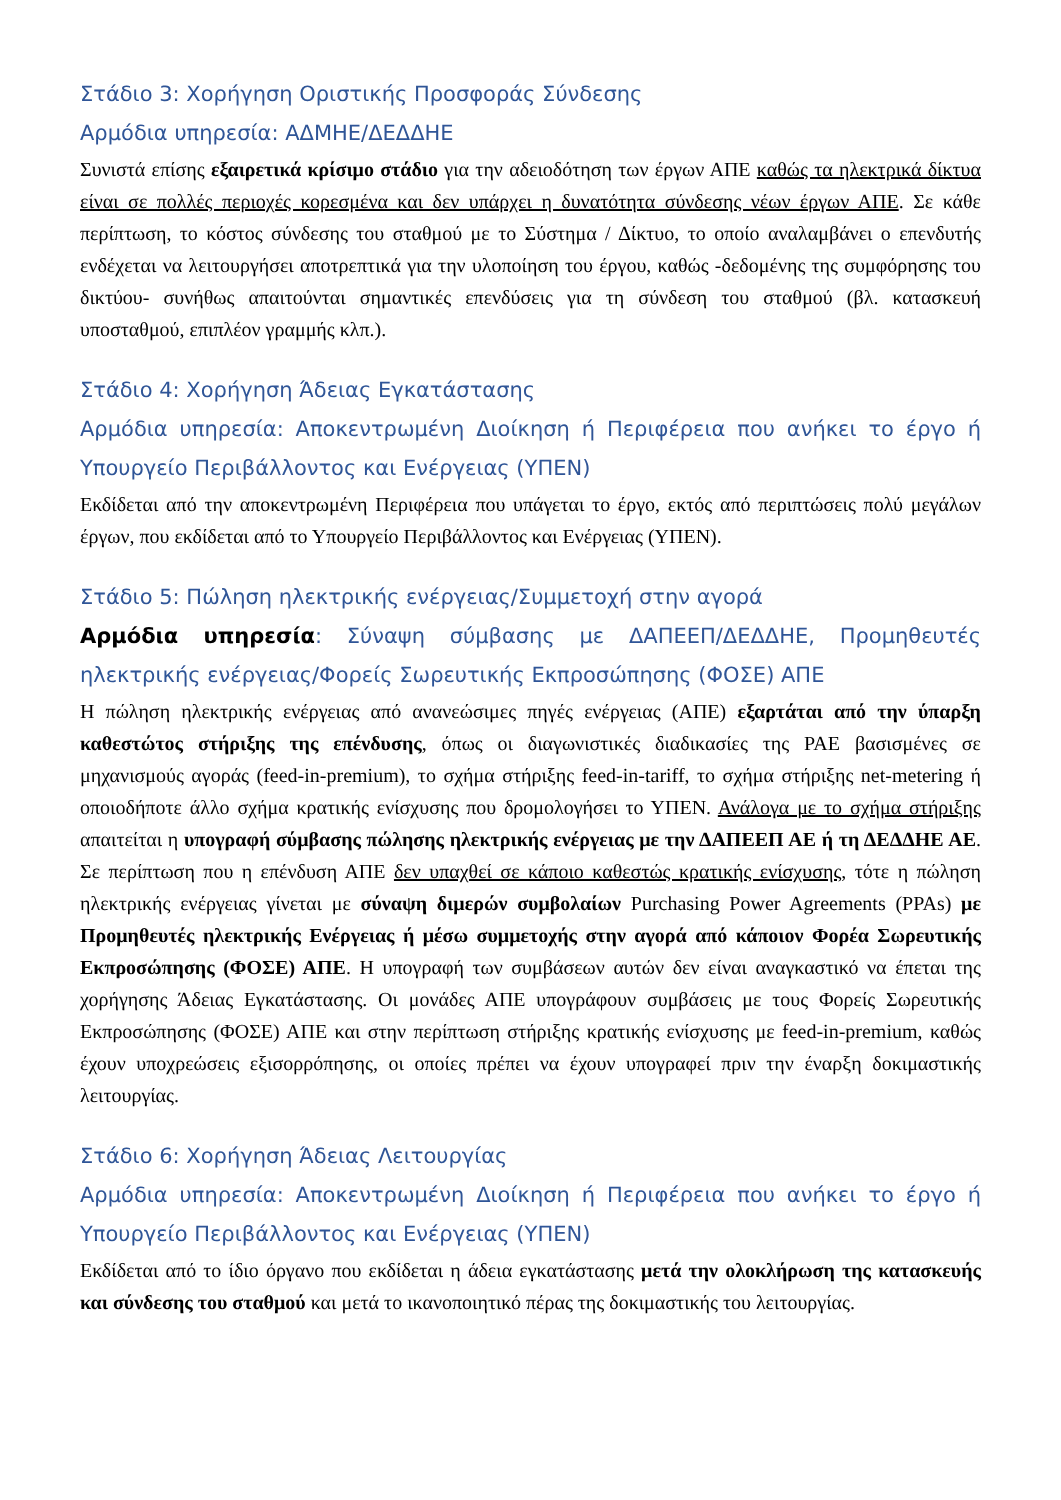Στάδιο 3: Χορήγηση Οριστικής Προσφοράς Σύνδεσης
Αρμόδια υπηρεσία: ΑΔΜΗΕ/ΔΕΔΔΗΕ
Συνιστά επίσης εξαιρετικά κρίσιμο στάδιο για την αδειοδότηση των έργων ΑΠΕ καθώς τα ηλεκτρικά δίκτυα είναι σε πολλές περιοχές κορεσμένα και δεν υπάρχει η δυνατότητα σύνδεσης νέων έργων ΑΠΕ. Σε κάθε περίπτωση, το κόστος σύνδεσης του σταθμού με το Σύστημα / Δίκτυο, το οποίο αναλαμβάνει ο επενδυτής ενδέχεται να λειτουργήσει αποτρεπτικά για την υλοποίηση του έργου, καθώς -δεδομένης της συμφόρησης του δικτύου- συνήθως απαιτούνται σημαντικές επενδύσεις για τη σύνδεση του σταθμού (βλ. κατασκευή υποσταθμού, επιπλέον γραμμής κλπ.).
Στάδιο 4: Χορήγηση Άδειας Εγκατάστασης
Αρμόδια υπηρεσία: Αποκεντρωμένη Διοίκηση ή Περιφέρεια που ανήκει το έργο ή Υπουργείο Περιβάλλοντος και Ενέργειας (ΥΠΕΝ)
Εκδίδεται από την αποκεντρωμένη Περιφέρεια που υπάγεται το έργο, εκτός από περιπτώσεις πολύ μεγάλων έργων, που εκδίδεται από το Υπουργείο Περιβάλλοντος και Ενέργειας (ΥΠΕΝ).
Στάδιο 5: Πώληση ηλεκτρικής ενέργειας/Συμμετοχή στην αγορά
Αρμόδια υπηρεσία: Σύναψη σύμβασης με ΔΑΠΕΕΠ/ΔΕΔΔΗΕ, Προμηθευτές ηλεκτρικής ενέργειας/Φορείς Σωρευτικής Εκπροσώπησης (ΦΟΣΕ) ΑΠΕ
Η πώληση ηλεκτρικής ενέργειας από ανανεώσιμες πηγές ενέργειας (ΑΠΕ) εξαρτάται από την ύπαρξη καθεστώτος στήριξης της επένδυσης, όπως οι διαγωνιστικές διαδικασίες της ΡΑΕ βασισμένες σε μηχανισμούς αγοράς (feed-in-premium), το σχήμα στήριξης feed-in-tariff, το σχήμα στήριξης net-metering ή οποιοδήποτε άλλο σχήμα κρατικής ενίσχυσης που δρομολογήσει το ΥΠΕΝ. Ανάλογα με το σχήμα στήριξης απαιτείται η υπογραφή σύμβασης πώλησης ηλεκτρικής ενέργειας με την ΔΑΠΕΕΠ ΑΕ ή τη ΔΕΔΔΗΕ ΑΕ. Σε περίπτωση που η επένδυση ΑΠΕ δεν υπαχθεί σε κάποιο καθεστώς κρατικής ενίσχυσης, τότε η πώληση ηλεκτρικής ενέργειας γίνεται με σύναψη διμερών συμβολαίων Purchasing Power Agreements (PPAs) με Προμηθευτές ηλεκτρικής Ενέργειας ή μέσω συμμετοχής στην αγορά από κάποιον Φορέα Σωρευτικής Εκπροσώπησης (ΦΟΣΕ) ΑΠΕ. Η υπογραφή των συμβάσεων αυτών δεν είναι αναγκαστικό να έπεται της χορήγησης Άδειας Εγκατάστασης. Οι μονάδες ΑΠΕ υπογράφουν συμβάσεις με τους Φορείς Σωρευτικής Εκπροσώπησης (ΦΟΣΕ) ΑΠΕ και στην περίπτωση στήριξης κρατικής ενίσχυσης με feed-in-premium, καθώς έχουν υποχρεώσεις εξισορρόπησης, οι οποίες πρέπει να έχουν υπογραφεί πριν την έναρξη δοκιμαστικής λειτουργίας.
Στάδιο 6: Χορήγηση Άδειας Λειτουργίας
Αρμόδια υπηρεσία: Αποκεντρωμένη Διοίκηση ή Περιφέρεια που ανήκει το έργο ή Υπουργείο Περιβάλλοντος και Ενέργειας (ΥΠΕΝ)
Εκδίδεται από το ίδιο όργανο που εκδίδεται η άδεια εγκατάστασης μετά την ολοκλήρωση της κατασκευής και σύνδεσης του σταθμού και μετά το ικανοποιητικό πέρας της δοκιμαστικής του λειτουργίας.